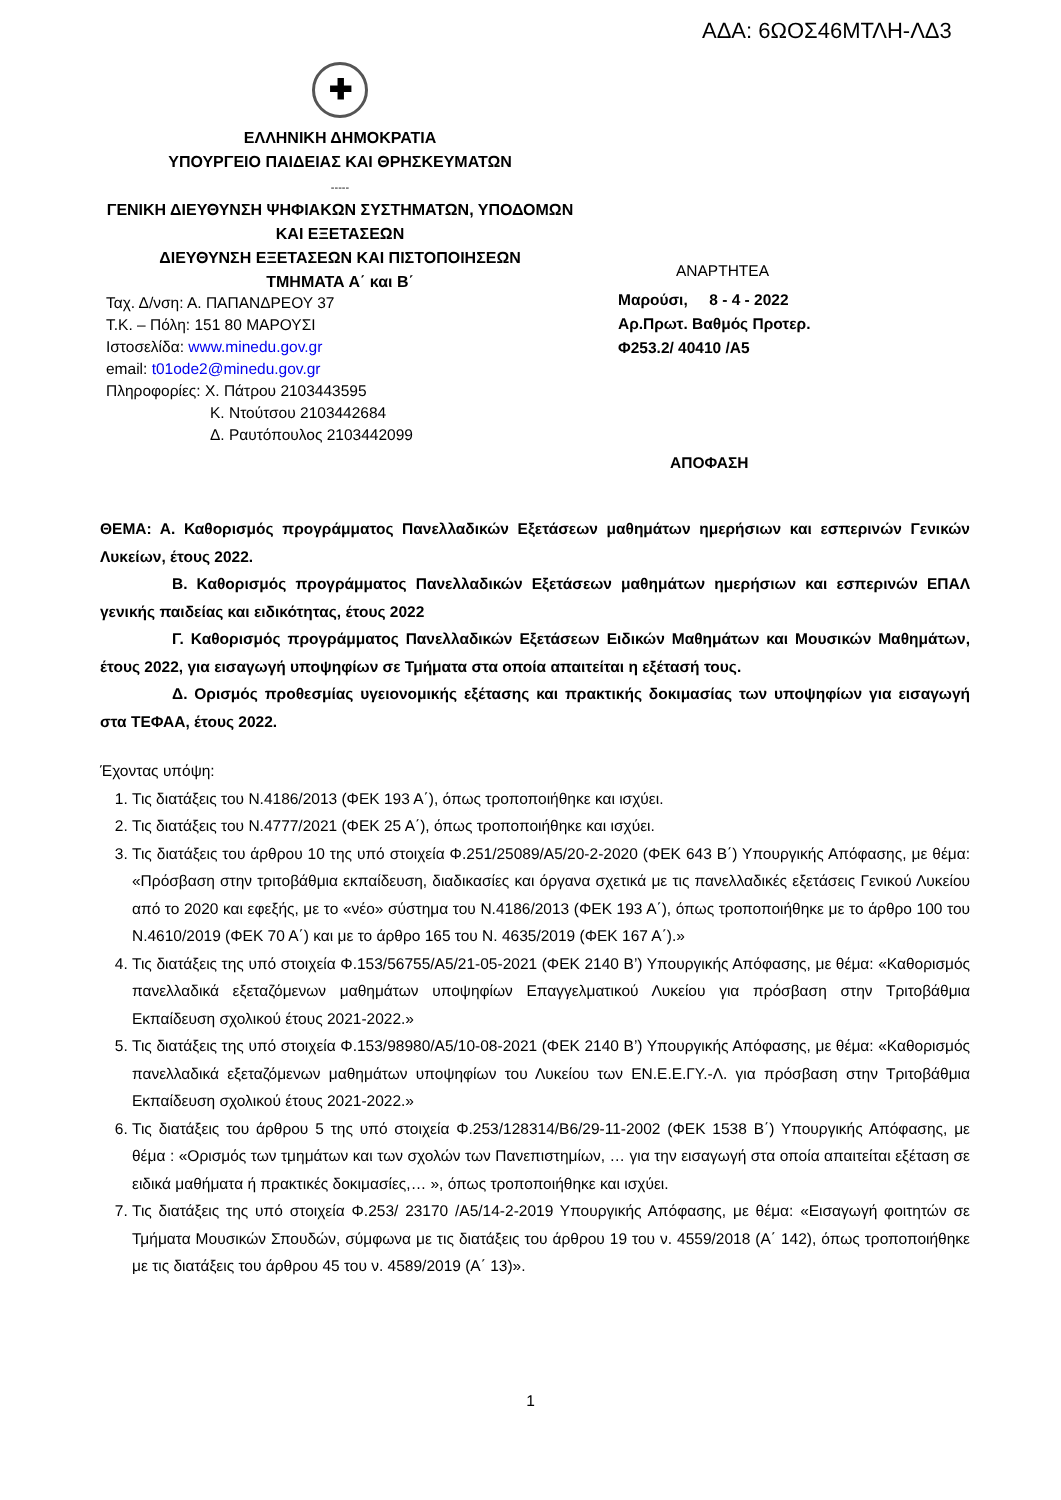ΑΔΑ: 6ΩΟΣ46ΜΤΛΗ-ΛΔ3
✚
ΕΛΛΗΝΙΚΗ ΔΗΜΟΚΡΑΤΙΑ
ΥΠΟΥΡΓΕΙΟ ΠΑΙΔΕΙΑΣ ΚΑΙ ΘΡΗΣΚΕΥΜΑΤΩΝ
-----
ΓΕΝΙΚΗ ΔΙΕΥΘΥΝΣΗ ΨΗΦΙΑΚΩΝ ΣΥΣΤΗΜΑΤΩΝ, ΥΠΟΔΟΜΩΝ
ΚΑΙ ΕΞΕΤΑΣΕΩΝ
ΔΙΕΥΘΥΝΣΗ ΕΞΕΤΑΣΕΩΝ ΚΑΙ ΠΙΣΤΟΠΟΙΗΣΕΩΝ
ΤΜΗΜΑΤΑ Α΄ και Β΄
ΑΝΑΡΤΗΤΕΑ
Μαρούσι, 8 - 4 - 2022
Αρ.Πρωτ. Βαθμός Προτερ.
Φ253.2/ 40410 /Α5
ΑΠΟΦΑΣΗ
Ταχ. Δ/νση: Α. ΠΑΠΑΝΔΡΕΟΥ 37
Τ.Κ. – Πόλη: 151 80 ΜΑΡΟΥΣΙ
Ιστοσελίδα: www.minedu.gov.gr
email: t01ode2@minedu.gov.gr
Πληροφορίες: Χ. Πάτρου 2103443595
Κ. Ντούτσου 2103442684
Δ. Ραυτόπουλος 2103442099
ΘΕΜΑ: Α. Καθορισμός προγράμματος Πανελλαδικών Εξετάσεων μαθημάτων ημερήσιων και εσπερινών Γενικών Λυκείων, έτους 2022.
Β. Καθορισμός προγράμματος Πανελλαδικών Εξετάσεων μαθημάτων ημερήσιων και εσπερινών ΕΠΑΛ γενικής παιδείας και ειδικότητας, έτους 2022
Γ. Καθορισμός προγράμματος Πανελλαδικών Εξετάσεων Ειδικών Μαθημάτων και Μουσικών Μαθημάτων, έτους 2022, για εισαγωγή υποψηφίων σε Τμήματα στα οποία απαιτείται η εξέτασή τους.
Δ. Ορισμός προθεσμίας υγειονομικής εξέτασης και πρακτικής δοκιμασίας των υποψηφίων για εισαγωγή στα ΤΕΦΑΑ, έτους 2022.
Έχοντας υπόψη:
1. Τις διατάξεις του Ν.4186/2013 (ΦΕΚ 193 Α΄), όπως τροποποιήθηκε και ισχύει.
2. Τις διατάξεις του Ν.4777/2021 (ΦΕΚ 25 Α΄), όπως τροποποιήθηκε και ισχύει.
3. Τις διατάξεις του άρθρου 10 της υπό στοιχεία Φ.251/25089/Α5/20-2-2020 (ΦΕΚ 643 Β΄) Υπουργικής Απόφασης, με θέμα: «Πρόσβαση στην τριτοβάθμια εκπαίδευση, διαδικασίες και όργανα σχετικά με τις πανελλαδικές εξετάσεις Γενικού Λυκείου από το 2020 και εφεξής, με το «νέο» σύστημα του Ν.4186/2013 (ΦΕΚ 193 Α΄), όπως τροποποιήθηκε με το άρθρο 100 του Ν.4610/2019 (ΦΕΚ 70 Α΄) και με το άρθρο 165 του Ν. 4635/2019 (ΦΕΚ 167 Α΄).»
4. Τις διατάξεις της υπό στοιχεία Φ.153/56755/Α5/21-05-2021 (ΦΕΚ 2140 Β’) Υπουργικής Απόφασης, με θέμα: «Καθορισμός πανελλαδικά εξεταζόμενων μαθημάτων υποψηφίων Επαγγελματικού Λυκείου για πρόσβαση στην Τριτοβάθμια Εκπαίδευση σχολικού έτους 2021-2022.»
5. Τις διατάξεις της υπό στοιχεία Φ.153/98980/Α5/10-08-2021 (ΦΕΚ 2140 Β’) Υπουργικής Απόφασης, με θέμα: «Καθορισμός πανελλαδικά εξεταζόμενων μαθημάτων υποψηφίων του Λυκείου των ΕΝ.Ε.Ε.ΓΥ.-Λ. για πρόσβαση στην Τριτοβάθμια Εκπαίδευση σχολικού έτους 2021-2022.»
6. Τις διατάξεις του άρθρου 5 της υπό στοιχεία Φ.253/128314/Β6/29-11-2002 (ΦΕΚ 1538 Β΄) Υπουργικής Απόφασης, με θέμα : «Ορισμός των τμημάτων και των σχολών των Πανεπιστημίων, … για την εισαγωγή στα οποία απαιτείται εξέταση σε ειδικά μαθήματα ή πρακτικές δοκιμασίες,… », όπως τροποποιήθηκε και ισχύει.
7. Τις διατάξεις της υπό στοιχεία Φ.253/ 23170 /Α5/14-2-2019 Υπουργικής Απόφασης, με θέμα: «Εισαγωγή φοιτητών σε Τμήματα Μουσικών Σπουδών, σύμφωνα με τις διατάξεις του άρθρου 19 του ν. 4559/2018 (Α΄ 142), όπως τροποποιήθηκε με τις διατάξεις του άρθρου 45 του ν. 4589/2019 (Α΄ 13)».
1